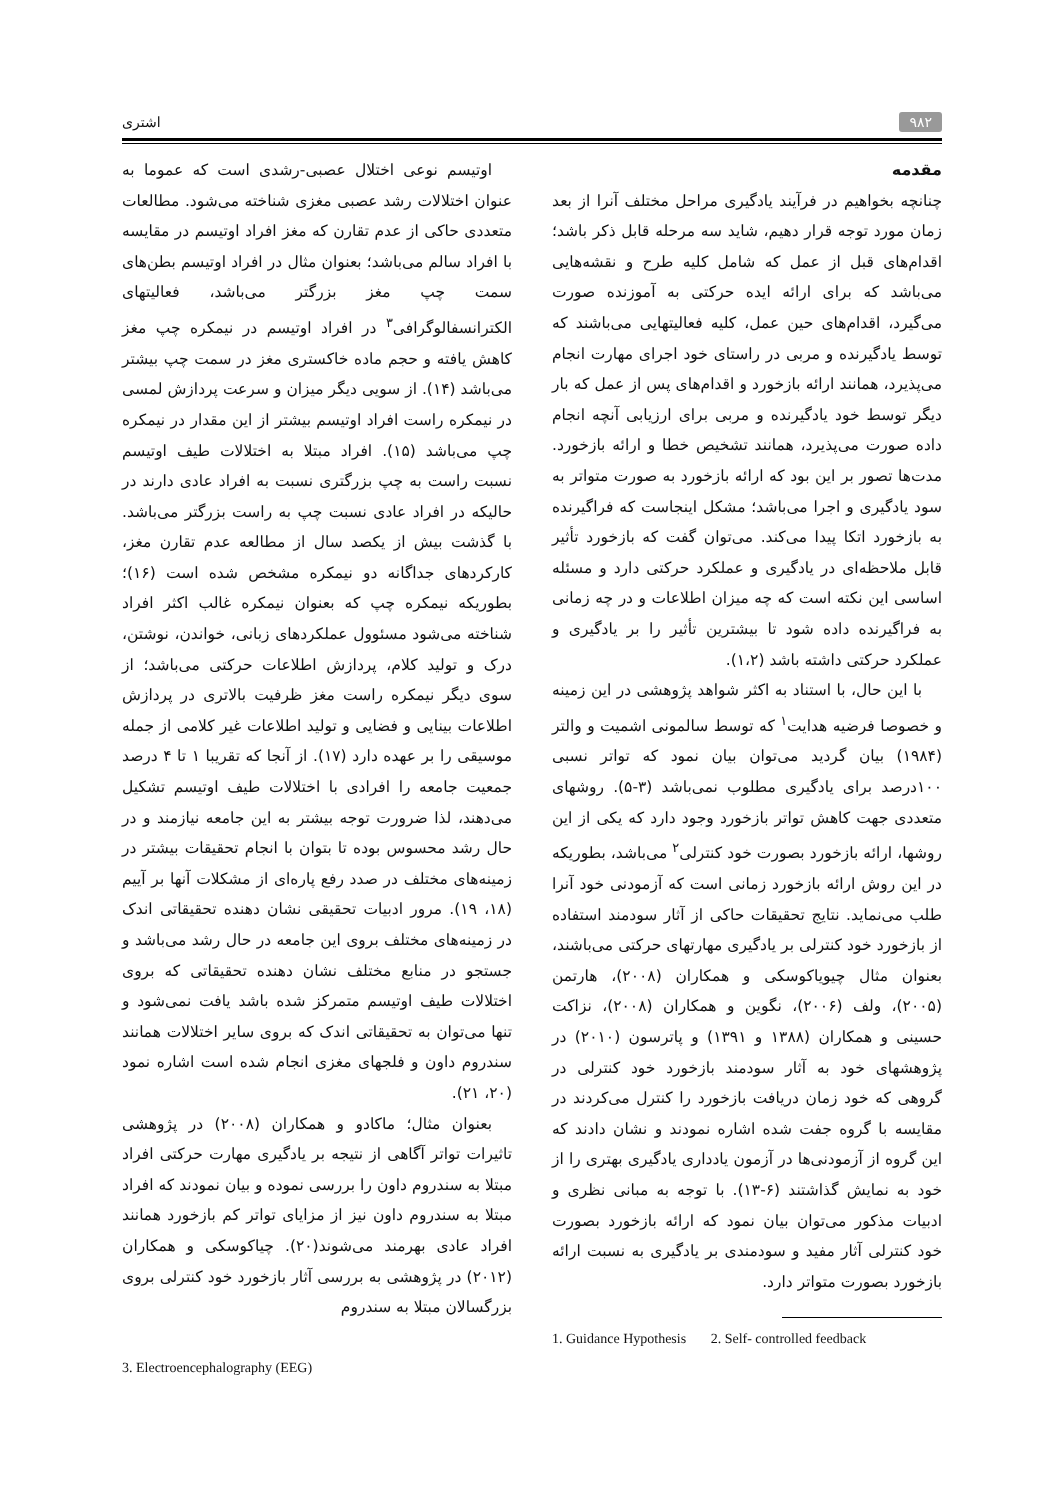۹۸۲ اشتری
مقدمه
چنانچه بخواهیم در فرآیند یادگیری مراحل مختلف آنرا از بعد زمان مورد توجه قرار دهیم، شاید سه مرحله قابل ذکر باشد؛ اقدام‌های قبل از عمل که شامل کلیه طرح و نقشه‌هایی می‌باشد که برای ارائه ایده حرکتی به آموزنده صورت می‌گیرد، اقدام‌های حین عمل، کلیه فعالیتهایی می‌باشند که توسط یادگیرنده و مربی در راستای خود اجرای مهارت انجام می‌پذیرد، همانند ارائه بازخورد و اقدام‌های پس از عمل که بار دیگر توسط خود یادگیرنده و مربی برای ارزیابی آنچه انجام داده صورت می‌پذیرد، همانند تشخیص خطا و ارائه بازخورد. مدت‌ها تصور بر این بود که ارائه بازخورد به صورت متواتر به سود یادگیری و اجرا می‌باشد؛ مشکل اینجاست که فراگیرنده به بازخورد اتکا پیدا می‌کند. می‌توان گفت که بازخورد تأثیر قابل ملاحظه‌ای در یادگیری و عملکرد حرکتی دارد و مسئله اساسی این نکته است که چه میزان اطلاعات و در چه زمانی به فراگیرنده داده شود تا بیشترین تأثیر را بر یادگیری و عملکرد حرکتی داشته باشد (۱،۲).
با این حال، با استناد به اکثر شواهد پژوهشی در این زمینه و خصوصا فرضیه هدایت<sup>۱</sup> که توسط سالمونی اشمیت و والتر (۱۹۸۴) بیان گردید می‌توان بیان نمود که تواتر نسبی ۱۰۰درصد برای یادگیری مطلوب نمی‌باشد (۳-۵). روشهای متعددی جهت کاهش تواتر بازخورد وجود دارد که یکی از این روشها، ارائه بازخورد بصورت خود کنترلی<sup>۲</sup> می‌باشد، بطوریکه در این روش ارائه بازخورد زمانی است که آزمودنی خود آنرا طلب می‌نماید. نتایج تحقیقات حاکی از آثار سودمند استفاده از بازخورد خود کنترلی بر یادگیری مهارتهای حرکتی می‌باشند، بعنوان مثال چیویاکوسکی و همکاران (۲۰۰۸)، هارتمن (۲۰۰۵)، ولف (۲۰۰۶)، نگوین و همکاران (۲۰۰۸)، نزاکت حسینی و همکاران (۱۳۸۸ و ۱۳۹۱) و پاترسون (۲۰۱۰) در پژوهشهای خود به آثار سودمند بازخورد خود کنترلی در گروهی که خود زمان دریافت بازخورد را کنترل می‌کردند در مقایسه با گروه جفت شده اشاره نمودند و نشان دادند که این گروه از آزمودنی‌ها در آزمون یادداری یادگیری بهتری را از خود به نمایش گذاشتند (۶-۱۳). با توجه به مبانی نظری و ادبیات مذکور می‌توان بیان نمود که ارائه بازخورد بصورت خود کنترلی آثار مفید و سودمندی بر یادگیری به نسبت ارائه بازخورد بصورت متواتر دارد.
1. Guidance Hypothesis 2. Self- controlled feedback
اوتیسم نوعی اختلال عصبی-رشدی است که عموما به عنوان اختلالات رشد عصبی مغزی شناخته می‌شود. مطالعات متعددی حاکی از عدم تقارن که مغز افراد اوتیسم در مقایسه با افراد سالم می‌باشد؛ بعنوان مثال در افراد اوتیسم بطن‌های سمت چپ مغز بزرگتر می‌باشد، فعالیتهای الکترانسفالوگرافی<sup>۳</sup> در افراد اوتیسم در نیمکره چپ مغز کاهش یافته و حجم ماده خاکستری مغز در سمت چپ بیشتر می‌باشد (۱۴). از سویی دیگر میزان و سرعت پردازش لمسی در نیمکره راست افراد اوتیسم بیشتر از این مقدار در نیمکره چپ می‌باشد (۱۵). افراد مبتلا به اختلالات طیف اوتیسم نسبت راست به چپ بزرگتری نسبت به افراد عادی دارند در حالیکه در افراد عادی نسبت چپ به راست بزرگتر می‌باشد. با گذشت بیش از یکصد سال از مطالعه عدم تقارن مغز، کارکردهای جداگانه دو نیمکره مشخص شده است (۱۶)؛ بطوریکه نیمکره چپ که بعنوان نیمکره غالب اکثر افراد شناخته می‌شود مسئوول عملکردهای زبانی، خواندن، نوشتن، درک و تولید کلام، پردازش اطلاعات حرکتی می‌باشد؛ از سوی دیگر نیمکره راست مغز ظرفیت بالاتری در پردازش اطلاعات بینایی و فضایی و تولید اطلاعات غیر کلامی از جمله موسیقی را بر عهده دارد (۱۷). از آنجا که تقریبا ۱ تا ۴ درصد جمعیت جامعه را افرادی با اختلالات طیف اوتیسم تشکیل می‌دهند، لذا ضرورت توجه بیشتر به این جامعه نیازمند و در حال رشد محسوس بوده تا بتوان با انجام تحقیقات بیشتر در زمینه‌های مختلف در صدد رفع پاره‌ای از مشکلات آنها بر آییم (۱۸، ۱۹). مرور ادبیات تحقیقی نشان دهنده تحقیقاتی اندک در زمینه‌های مختلف بروی این جامعه در حال رشد می‌باشد و جستجو در منابع مختلف نشان دهنده تحقیقاتی که بروی اختلالات طیف اوتیسم متمرکز شده باشد یافت نمی‌شود و تنها می‌توان به تحقیقاتی اندک که بروی سایر اختلالات همانند سندروم داون و فلجهای مغزی انجام شده است اشاره نمود (۲۰، ۲۱).
بعنوان مثال؛ ماکادو و همکاران (۲۰۰۸) در پژوهشی تاثیرات تواتر آگاهی از نتیجه بر یادگیری مهارت حرکتی افراد مبتلا به سندروم داون را بررسی نموده و بیان نمودند که افراد مبتلا به سندروم داون نیز از مزایای تواتر کم بازخورد همانند افراد عادی بهرمند می‌شوند(۲۰). چیاکوسکی و همکاران (۲۰۱۲) در پژوهشی به بررسی آثار بازخورد خود کنترلی بروی بزرگسالان مبتلا به سندروم
3. Electroencephalography (EEG)